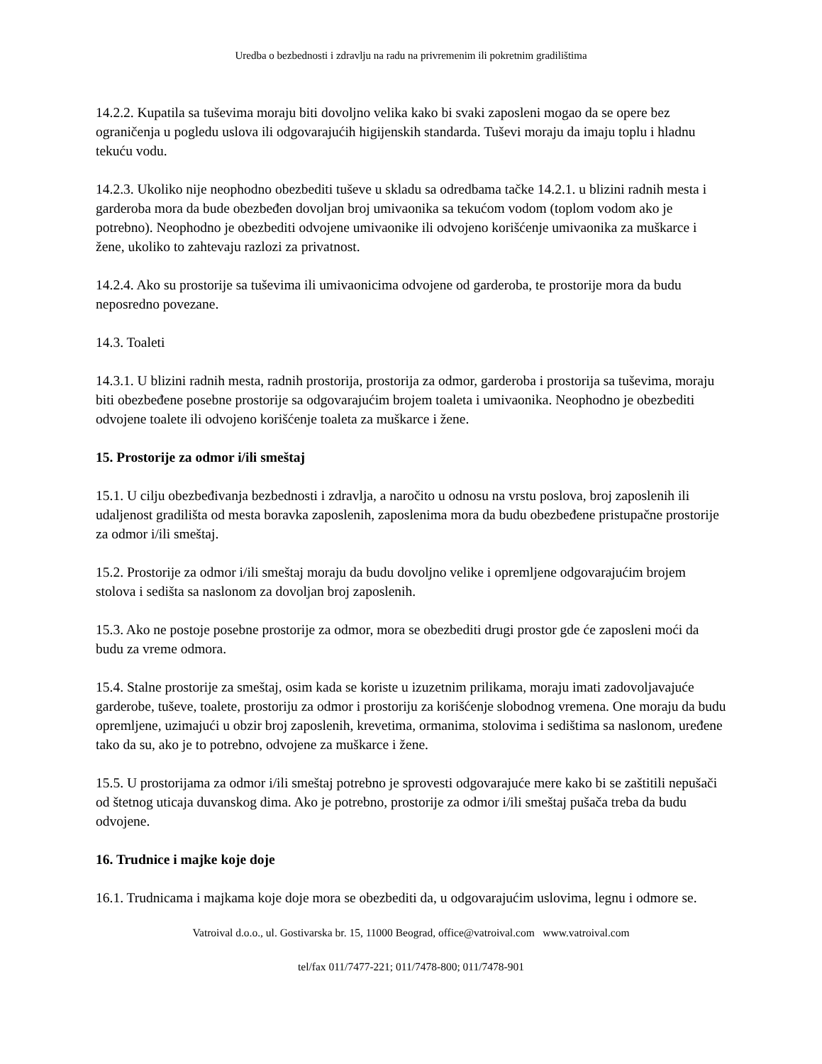Uredba o bezbednosti i zdravlju na radu na privremenim ili pokretnim gradilištima
14.2.2. Kupatila sa tuševima moraju biti dovoljno velika kako bi svaki zaposleni mogao da se opere bez ograničenja u pogledu uslova ili odgovarajućih higijenskih standarda. Tuševi moraju da imaju toplu i hladnu tekuću vodu.
14.2.3. Ukoliko nije neophodno obezbediti tuševe u skladu sa odredbama tačke 14.2.1. u blizini radnih mesta i garderoba mora da bude obezbeđen dovoljan broj umivaonika sa tekućom vodom (toplom vodom ako je potrebno). Neophodno je obezbediti odvojene umivaonike ili odvojeno korišćenje umivaonika za muškarce i žene, ukoliko to zahtevaju razlozi za privatnost.
14.2.4. Ako su prostorije sa tuševima ili umivaonicima odvojene od garderoba, te prostorije mora da budu neposredno povezane.
14.3. Toaleti
14.3.1. U blizini radnih mesta, radnih prostorija, prostorija za odmor, garderoba i prostorija sa tuševima, moraju biti obezbeđene posebne prostorije sa odgovarajućim brojem toaleta i umivaonika. Neophodno je obezbediti odvojene toalete ili odvojeno korišćenje toaleta za muškarce i žene.
15. Prostorije za odmor i/ili smeštaj
15.1. U cilju obezbeđivanja bezbednosti i zdravlja, a naročito u odnosu na vrstu poslova, broj zaposlenih ili udaljenost gradilišta od mesta boravka zaposlenih, zaposlenima mora da budu obezbeđene pristupačne prostorije za odmor i/ili smeštaj.
15.2. Prostorije za odmor i/ili smeštaj moraju da budu dovoljno velike i opremljene odgovarajućim brojem stolova i sedišta sa naslonom za dovoljan broj zaposlenih.
15.3. Ako ne postoje posebne prostorije za odmor, mora se obezbediti drugi prostor gde će zaposleni moći da budu za vreme odmora.
15.4. Stalne prostorije za smeštaj, osim kada se koriste u izuzetnim prilikama, moraju imati zadovoljavajuće garderobe, tuševe, toalete, prostoriju za odmor i prostoriju za korišćenje slobodnog vremena. One moraju da budu opremljene, uzimajući u obzir broj zaposlenih, krevetima, ormanima, stolovima i sedištima sa naslonom, uređene tako da su, ako je to potrebno, odvojene za muškarce i žene.
15.5. U prostorijama za odmor i/ili smeštaj potrebno je sprovesti odgovarajuće mere kako bi se zaštitili nepušači od štetnog uticaja duvanskog dima. Ako je potrebno, prostorije za odmor i/ili smeštaj pušača treba da budu odvojene.
16. Trudnice i majke koje doje
16.1. Trudnicama i majkama koje doje mora se obezbediti da, u odgovarajućim uslovima, legnu i odmore se.
Vatroival d.o.o., ul. Gostivarska br. 15, 11000 Beograd, office@vatroival.com www.vatroival.com
tel/fax 011/7477-221; 011/7478-800; 011/7478-901